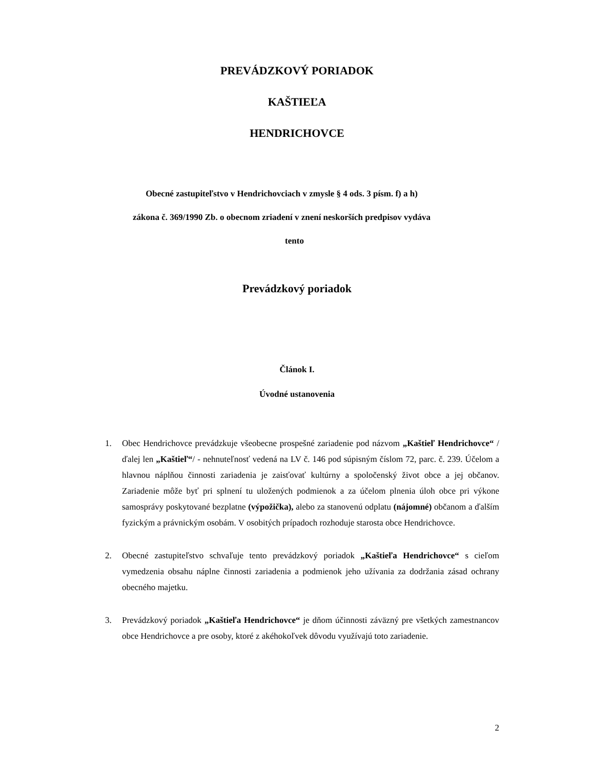PREVÁDZKOVÝ PORIADOK
KAŠTIEĽA
HENDRICHOVCE
Obecné zastupiteľstvo v Hendrichovciach v zmysle § 4 ods. 3 písm. f) a h)
zákona č. 369/1990 Zb. o obecnom zriadení v znení neskorších predpisov vydáva
tento
Prevádzkový poriadok
Článok I.
Úvodné ustanovenia
1. Obec Hendrichovce prevádzkuje všeobecne prospešné zariadenie pod názvom „Kaštieľ Hendrichovce“ /ďalej len „Kaštieľ“/ - nehnuteľnosť vedená na LV č. 146 pod súpisným číslom 72, parc. č. 239. Účelom a hlavnou náplňou činnosti zariadenia je zaisťovať kultúrny a spoločenský život obce a jej občanov. Zariadenie môže byť pri splnení tu uložených podmienok a za účelom plnenia úloh obce pri výkone samosprávy poskytované bezplatne (výpožička), alebo za stanovenú odplatu (nájomné) občanom a ďalším fyzickým a právnickým osobám. V osobitých prípadoch rozhoduje starosta obce Hendrichovce.
2. Obecné zastupiteľstvo schvaľuje tento prevádzkový poriadok „Kaštieľa Hendrichovce“ s cieľom vymedzenia obsahu náplne činnosti zariadenia a podmienok jeho užívania za dodržania zásad ochrany obecného majetku.
3. Prevádzkový poriadok „Kaštieľa Hendrichovce“ je dňom účinnosti záväzný pre všetkých zamestnancov obce Hendrichovce a pre osoby, ktoré z akéhokoľvek dôvodu využívajú toto zariadenie.
2